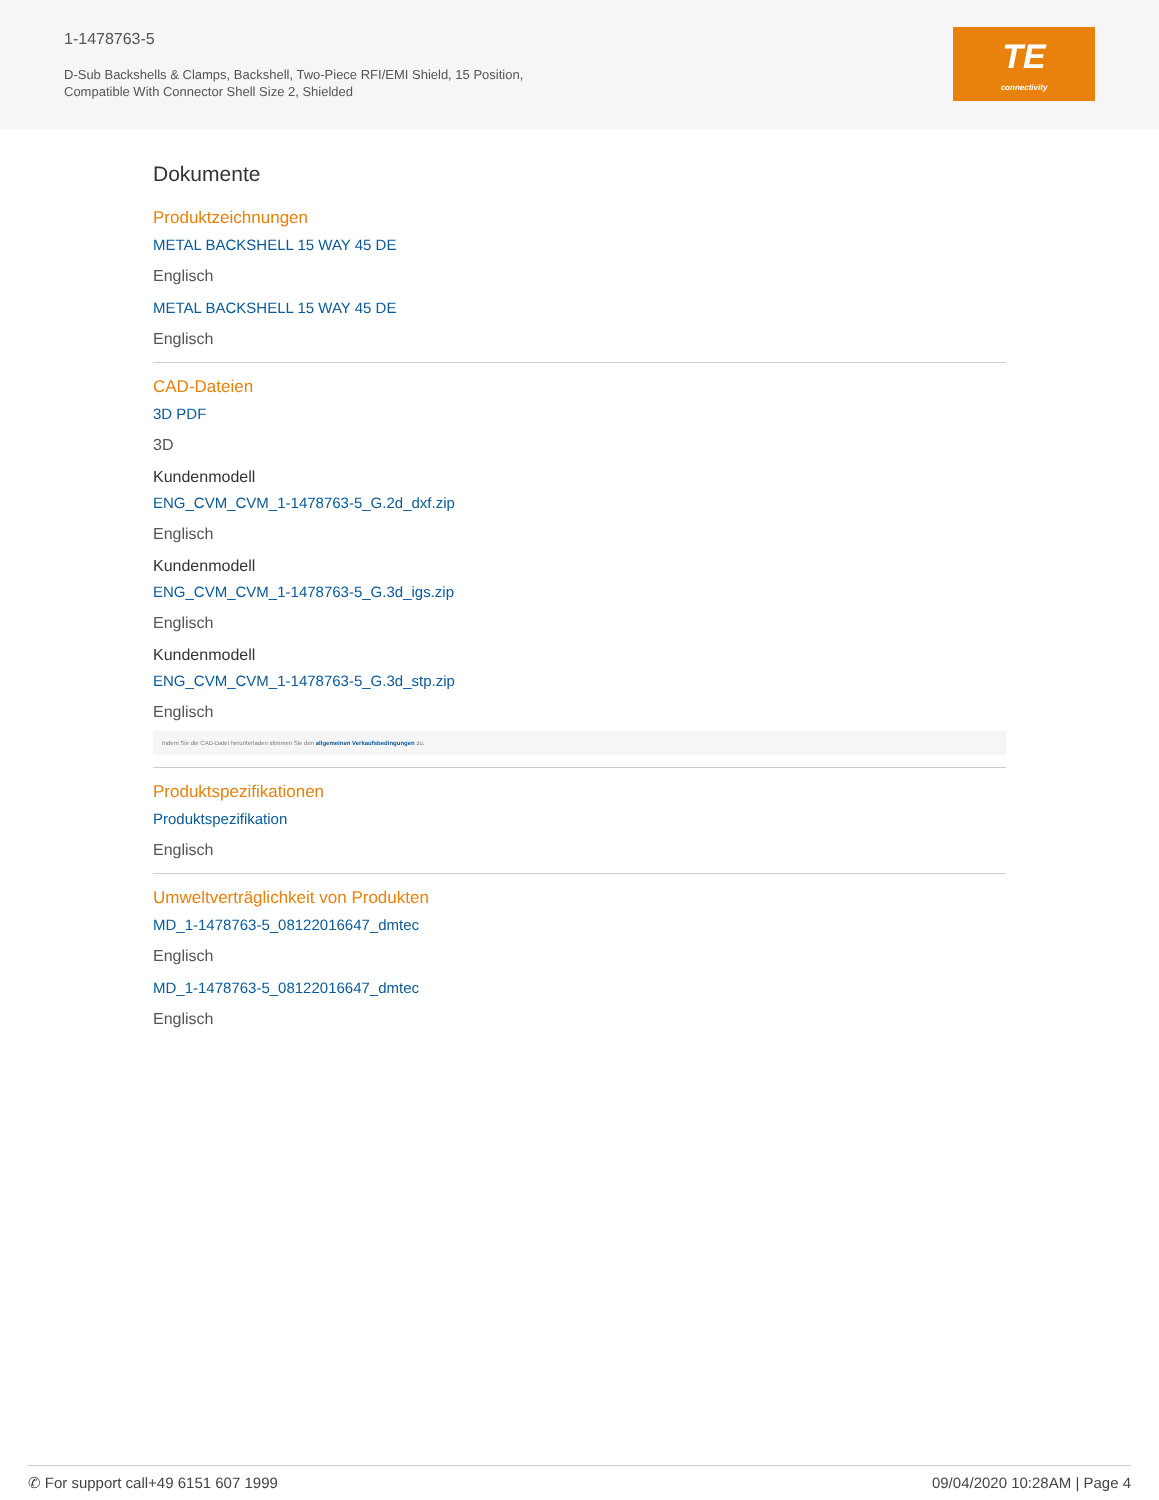1-1478763-5
D-Sub Backshells & Clamps, Backshell, Two-Piece RFI/EMI Shield, 15 Position, Compatible With Connector Shell Size 2, Shielded
TE
connectivity
Dokumente
Produktzeichnungen
METAL BACKSHELL 15 WAY 45 DE
Englisch
METAL BACKSHELL 15 WAY 45 DE
Englisch
CAD-Dateien
3D PDF
3D
Kundenmodell
ENG_CVM_CVM_1-1478763-5_G.2d_dxf.zip
Englisch
Kundenmodell
ENG_CVM_CVM_1-1478763-5_G.3d_igs.zip
Englisch
Kundenmodell
ENG_CVM_CVM_1-1478763-5_G.3d_stp.zip
Englisch
Indem Sie die CAD-Datei herunterladen stimmen Sie den allgemeinen Verkaufsbedingungen zu.
Produktspezifikationen
Produktspezifikation
Englisch
Umweltverträglichkeit von Produkten
MD_1-1478763-5_08122016647_dmtec
Englisch
MD_1-1478763-5_08122016647_dmtec
Englisch
✆ For support call+49 6151 607 1999 09/04/2020 10:28AM | Page 4